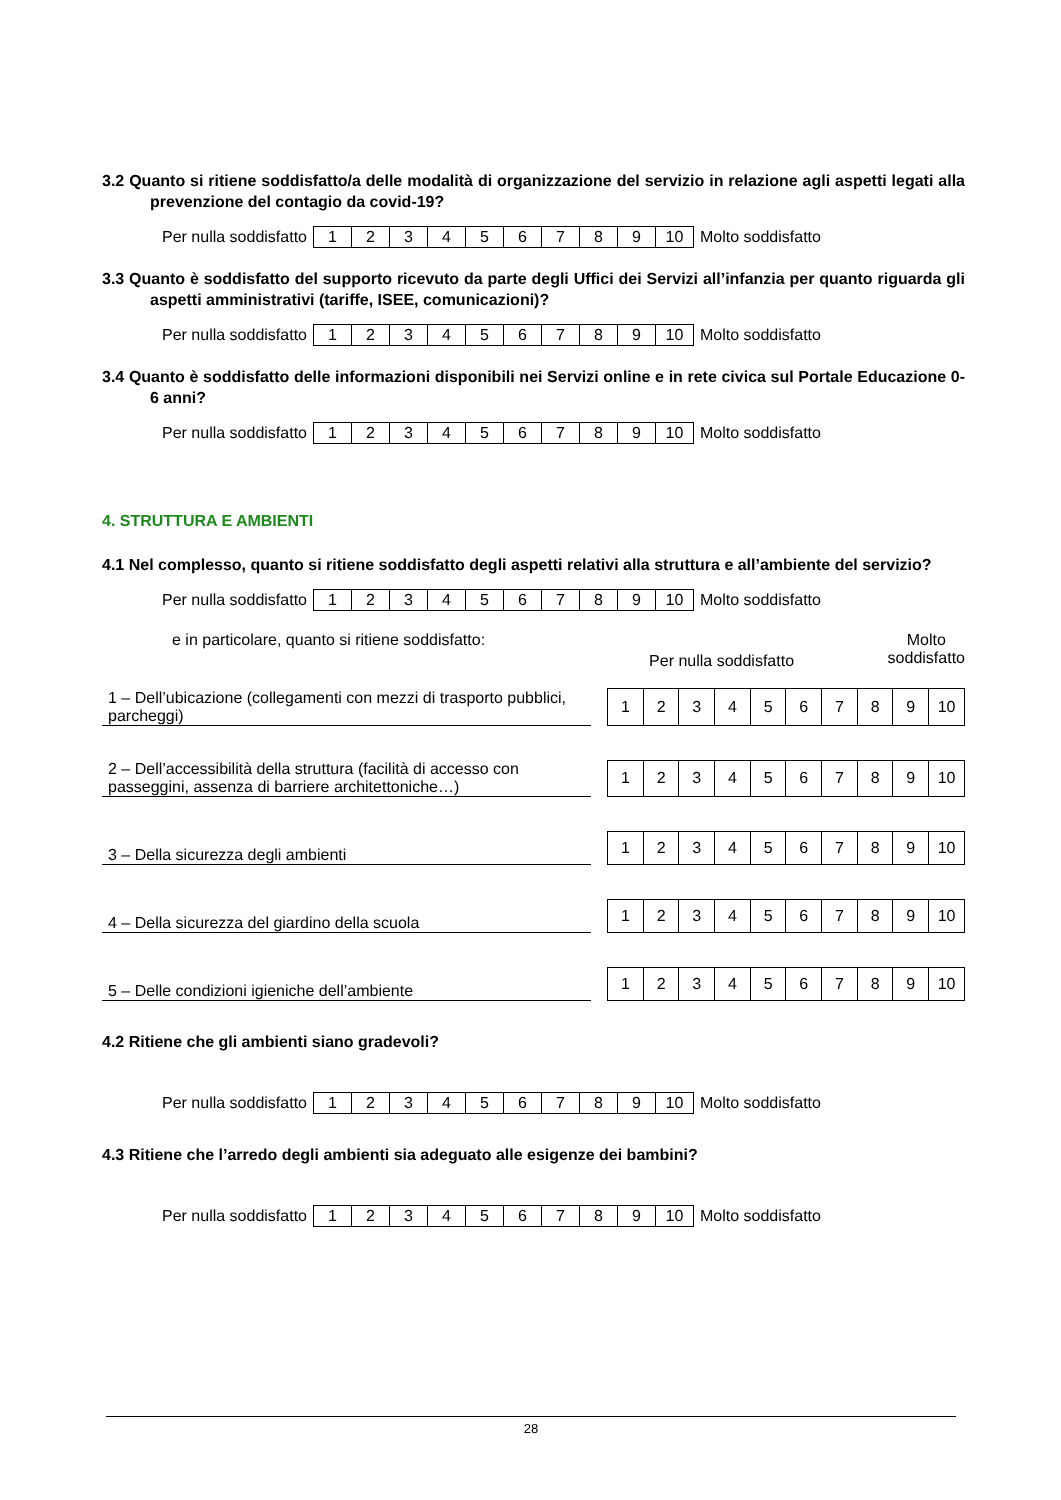3.2 Quanto si ritiene soddisfatto/a delle modalità di organizzazione del servizio in relazione agli aspetti legati alla prevenzione del contagio da covid-19?
Per nulla soddisfatto
| 1 | 2 | 3 | 4 | 5 | 6 | 7 | 8 | 9 | 10 |
Molto soddisfatto
3.3 Quanto è soddisfatto del supporto ricevuto da parte degli Uffici dei Servizi all’infanzia per quanto riguarda gli aspetti amministrativi (tariffe, ISEE, comunicazioni)?
Per nulla soddisfatto
| 1 | 2 | 3 | 4 | 5 | 6 | 7 | 8 | 9 | 10 |
Molto soddisfatto
3.4 Quanto è soddisfatto delle informazioni disponibili nei Servizi online e in rete civica sul Portale Educazione 0-6 anni?
Per nulla soddisfatto
| 1 | 2 | 3 | 4 | 5 | 6 | 7 | 8 | 9 | 10 |
Molto soddisfatto
4. STRUTTURA E AMBIENTI
4.1 Nel complesso, quanto si ritiene soddisfatto degli aspetti relativi alla struttura e all’ambiente del servizio?
Per nulla soddisfatto
| 1 | 2 | 3 | 4 | 5 | 6 | 7 | 8 | 9 | 10 |
Molto soddisfatto
e in particolare, quanto si ritiene soddisfatto:
Per nulla soddisfatto
Molto
soddisfatto
| 1 – Dell’ubicazione (collegamenti con mezzi di trasporto pubblici, parcheggi) | | 1 | 2 | 3 | 4 | 5 | 6 | 7 | 8 | 9 | 10 |
| 2 – Dell’accessibilità della struttura (facilità di accesso con passeggini, assenza di barriere architettoniche…) | | 1 | 2 | 3 | 4 | 5 | 6 | 7 | 8 | 9 | 10 |
| 3 – Della sicurezza degli ambienti | | 1 | 2 | 3 | 4 | 5 | 6 | 7 | 8 | 9 | 10 |
| 4 – Della sicurezza del giardino della scuola | | 1 | 2 | 3 | 4 | 5 | 6 | 7 | 8 | 9 | 10 |
| 5 – Delle condizioni igieniche dell’ambiente | | 1 | 2 | 3 | 4 | 5 | 6 | 7 | 8 | 9 | 10 |
4.2 Ritiene che gli ambienti siano gradevoli?
Per nulla soddisfatto
| 1 | 2 | 3 | 4 | 5 | 6 | 7 | 8 | 9 | 10 |
Molto soddisfatto
4.3 Ritiene che l’arredo degli ambienti sia adeguato alle esigenze dei bambini?
Per nulla soddisfatto
| 1 | 2 | 3 | 4 | 5 | 6 | 7 | 8 | 9 | 10 |
Molto soddisfatto
28